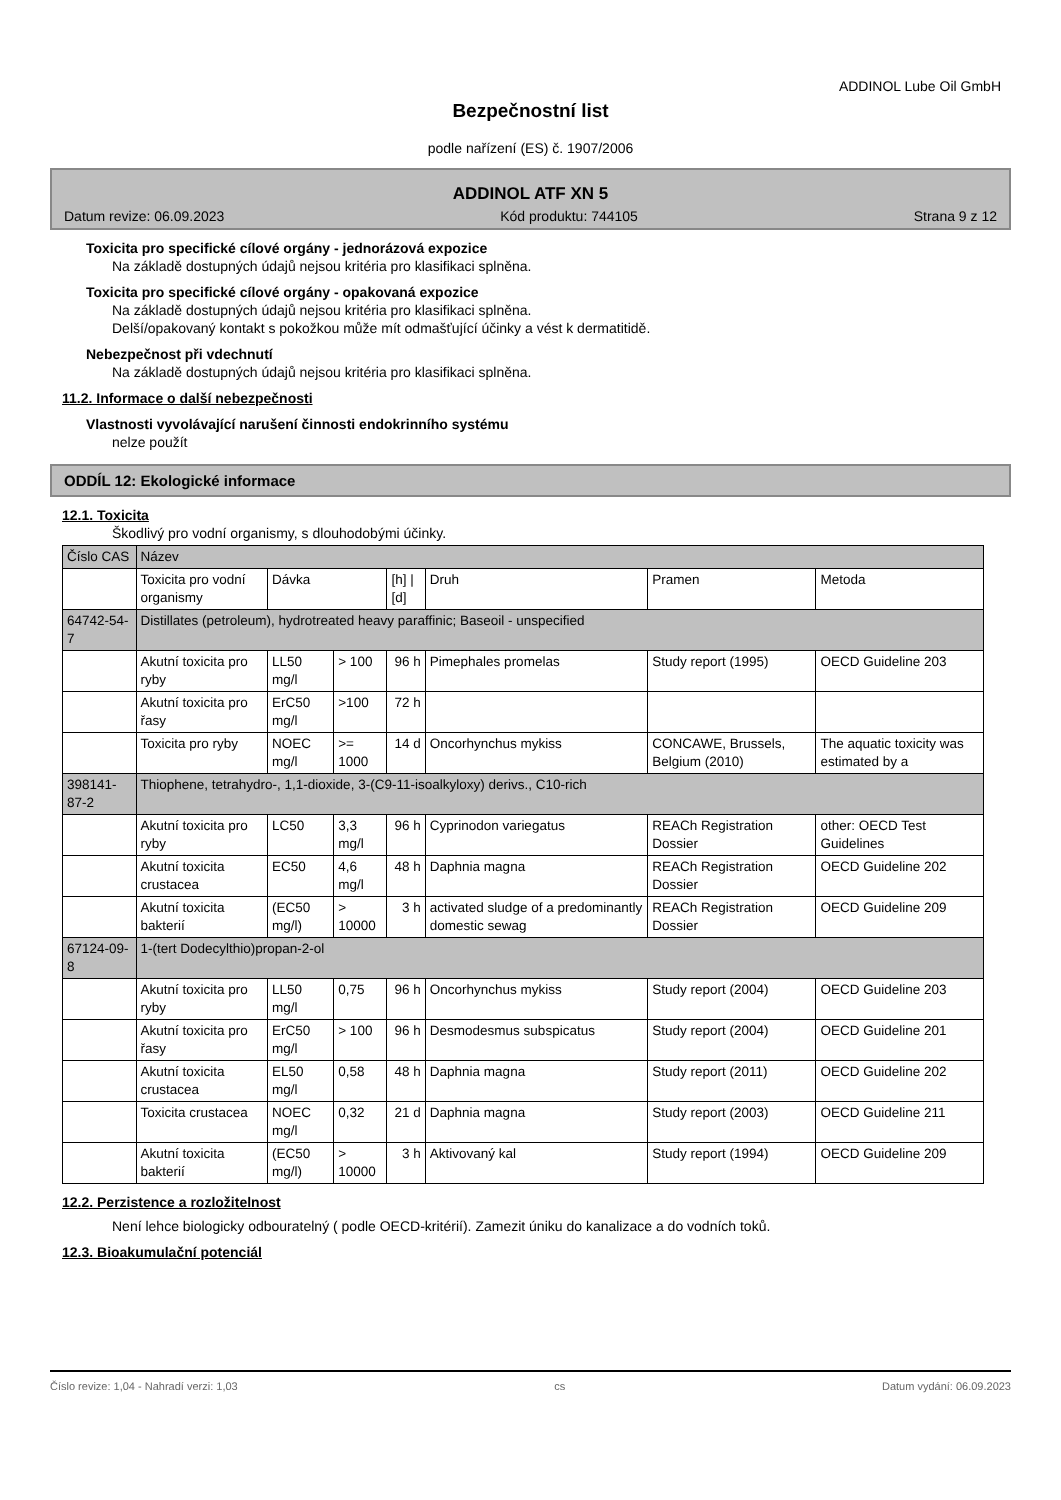ADDINOL Lube Oil GmbH
Bezpečnostní list
podle nařízení (ES) č. 1907/2006
ADDINOL ATF XN 5
Datum revize: 06.09.2023 Kód produktu: 744105 Strana 9 z 12
Toxicita pro specifické cílové orgány - jednorázová expozice
Na základě dostupných údajů nejsou kritéria pro klasifikaci splněna.
Toxicita pro specifické cílové orgány - opakovaná expozice
Na základě dostupných údajů nejsou kritéria pro klasifikaci splněna.
Delší/opakovaný kontakt s pokožkou může mít odmašťující účinky a vést k dermatitidě.
Nebezpečnost při vdechnutí
Na základě dostupných údajů nejsou kritéria pro klasifikaci splněna.
11.2. Informace o další nebezpečnosti
Vlastnosti vyvolávající narušení činnosti endokrinního systému
nelze použít
ODDÍL 12: Ekologické informace
12.1. Toxicita
Škodlivý pro vodní organismy, s dlouhodobými účinky.
| Číslo CAS | Název | | | | | | |
| --- | --- | --- | --- | --- | --- | --- | --- |
| | Toxicita pro vodní organismy | Dávka | | [h] / [d] | Druh | Pramen | Metoda |
| 64742-54-7 | Distillates (petroleum), hydrotreated heavy paraffinic; Baseoil - unspecified | | | | | | |
| | Akutní toxicita pro ryby | LL50 mg/l | > 100 | 96 h | Pimephales promelas | Study report (1995) | OECD Guideline 203 |
| | Akutní toxicita pro řasy | ErC50 mg/l | >100 | 72 h | | | |
| | Toxicita pro ryby | NOEC mg/l | >= 1000 | 14 d | Oncorhynchus mykiss | CONCAWE, Brussels, Belgium (2010) | The aquatic toxicity was estimated by a |
| 398141-87-2 | Thiophene, tetrahydro-, 1,1-dioxide, 3-(C9-11-isoalkyloxy) derivs., C10-rich | | | | | | |
| | Akutní toxicita pro ryby | LC50 | 3,3 mg/l | 96 h | Cyprinodon variegatus | REACh Registration Dossier | other: OECD Test Guidelines |
| | Akutní toxicita crustacea | EC50 | 4,6 mg/l | 48 h | Daphnia magna | REACh Registration Dossier | OECD Guideline 202 |
| | Akutní toxicita bakterií | (EC50 mg/l) | > 10000 | 3 h | activated sludge of a predominantly domestic sewag | REACh Registration Dossier | OECD Guideline 209 |
| 67124-09-8 | 1-(tert Dodecylthio)propan-2-ol | | | | | | |
| | Akutní toxicita pro ryby | LL50 mg/l | 0,75 | 96 h | Oncorhynchus mykiss | Study report (2004) | OECD Guideline 203 |
| | Akutní toxicita pro řasy | ErC50 mg/l | > 100 | 96 h | Desmodesmus subspicatus | Study report (2004) | OECD Guideline 201 |
| | Akutní toxicita crustacea | EL50 mg/l | 0,58 | 48 h | Daphnia magna | Study report (2011) | OECD Guideline 202 |
| | Toxicita crustacea | NOEC mg/l | 0,32 | 21 d | Daphnia magna | Study report (2003) | OECD Guideline 211 |
| | Akutní toxicita bakterií | (EC50 mg/l) | > 10000 | 3 h | Aktivovaný kal | Study report (1994) | OECD Guideline 209 |
12.2. Perzistence a rozložitelnost
Není lehce biologicky odbouratelný ( podle OECD-kritérií). Zamezit úniku do kanalizace a do vodních toků.
12.3. Bioakumulační potenciál
Číslo revize: 1,04 - Nahradí verzi: 1,03 cs Datum vydání: 06.09.2023